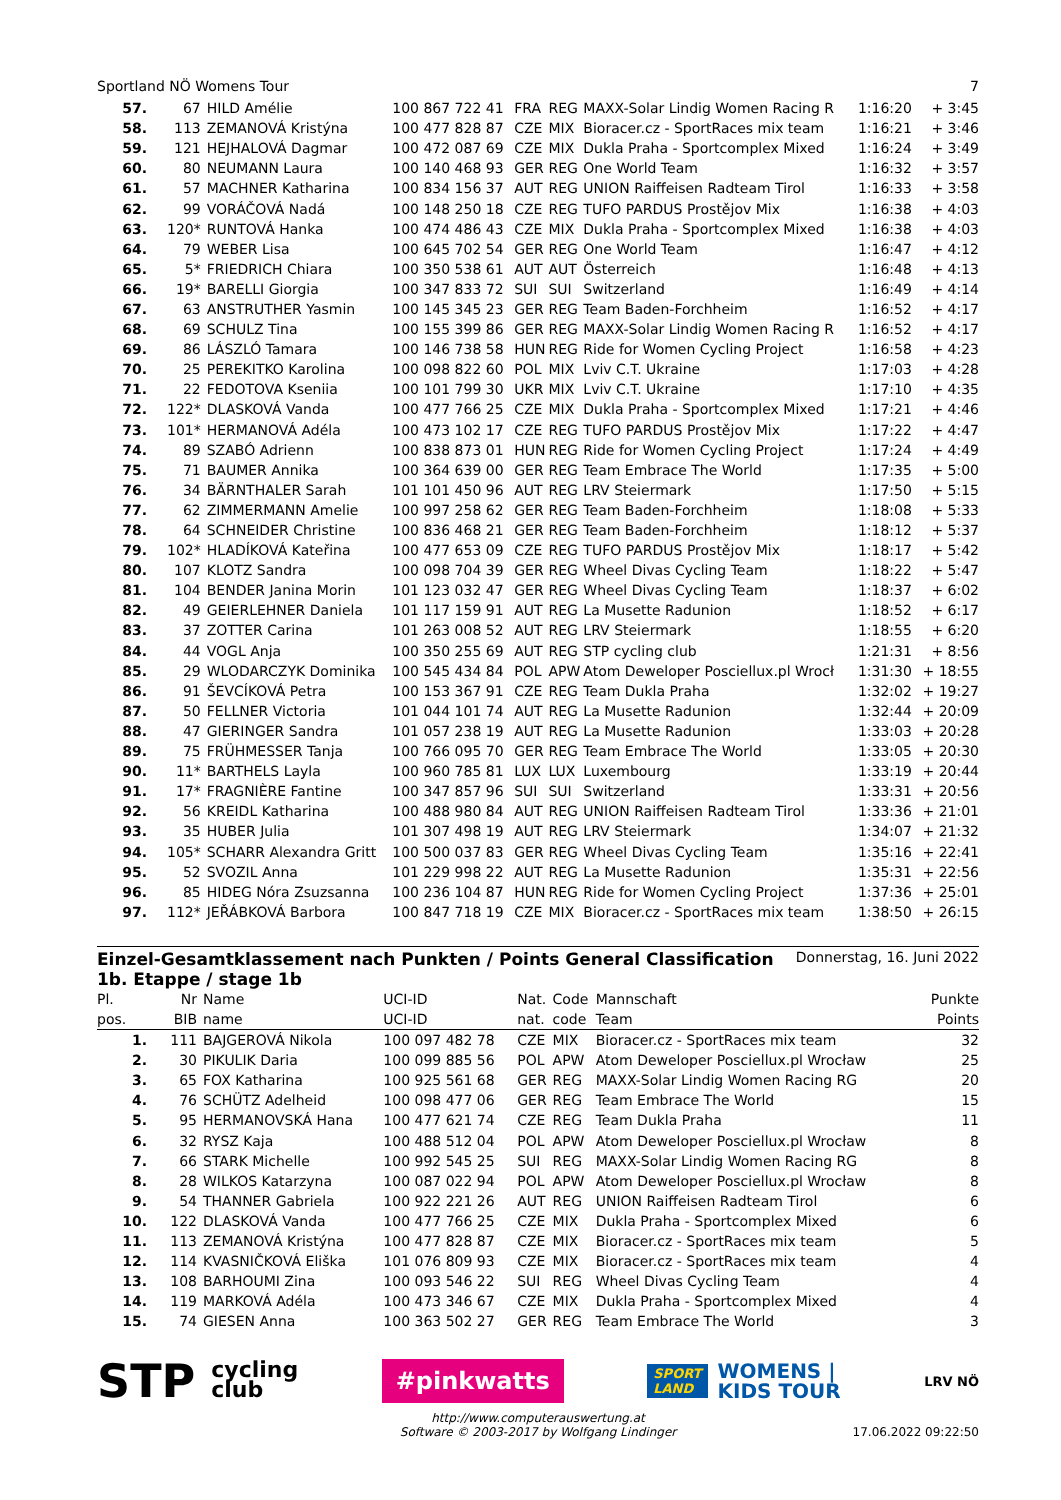Sportland NÖ Womens Tour 7
| 57. | 67 | HILD Amélie | 100 867 722 41 | FRA | REG | MAXX-Solar Lindig Women Racing R | 1:16:20 | + 3:45 |
| 58. | 113 | ZEMANOVÁ Kristýna | 100 477 828 87 | CZE | MIX | Bioracer.cz - SportRaces mix team | 1:16:21 | + 3:46 |
| 59. | 121 | HEJHALOVÁ Dagmar | 100 472 087 69 | CZE | MIX | Dukla Praha - Sportcomplex Mixed | 1:16:24 | + 3:49 |
| 60. | 80 | NEUMANN Laura | 100 140 468 93 | GER | REG | One World Team | 1:16:32 | + 3:57 |
| 61. | 57 | MACHNER Katharina | 100 834 156 37 | AUT | REG | UNION Raiffeisen Radteam Tirol | 1:16:33 | + 3:58 |
| 62. | 99 | VORÁČOVÁ Nadá | 100 148 250 18 | CZE | REG | TUFO PARDUS Prostějov Mix | 1:16:38 | + 4:03 |
| 63. | 120* | RUNTOVÁ Hanka | 100 474 486 43 | CZE | MIX | Dukla Praha - Sportcomplex Mixed | 1:16:38 | + 4:03 |
| 64. | 79 | WEBER Lisa | 100 645 702 54 | GER | REG | One World Team | 1:16:47 | + 4:12 |
| 65. | 5* | FRIEDRICH Chiara | 100 350 538 61 | AUT | AUT | Österreich | 1:16:48 | + 4:13 |
| 66. | 19* | BARELLI Giorgia | 100 347 833 72 | SUI | SUI | Switzerland | 1:16:49 | + 4:14 |
| 67. | 63 | ANSTRUTHER Yasmin | 100 145 345 23 | GER | REG | Team Baden-Forchheim | 1:16:52 | + 4:17 |
| 68. | 69 | SCHULZ Tina | 100 155 399 86 | GER | REG | MAXX-Solar Lindig Women Racing R | 1:16:52 | + 4:17 |
| 69. | 86 | LÁSZLÓ Tamara | 100 146 738 58 | HUN | REG | Ride for Women Cycling Project | 1:16:58 | + 4:23 |
| 70. | 25 | PEREKITKO Karolina | 100 098 822 60 | POL | MIX | Lviv C.T. Ukraine | 1:17:03 | + 4:28 |
| 71. | 22 | FEDOTOVA Kseniia | 100 101 799 30 | UKR | MIX | Lviv C.T. Ukraine | 1:17:10 | + 4:35 |
| 72. | 122* | DLASKOVÁ Vanda | 100 477 766 25 | CZE | MIX | Dukla Praha - Sportcomplex Mixed | 1:17:21 | + 4:46 |
| 73. | 101* | HERMANOVÁ Adéla | 100 473 102 17 | CZE | REG | TUFO PARDUS Prostějov Mix | 1:17:22 | + 4:47 |
| 74. | 89 | SZABÓ Adrienn | 100 838 873 01 | HUN | REG | Ride for Women Cycling Project | 1:17:24 | + 4:49 |
| 75. | 71 | BAUMER Annika | 100 364 639 00 | GER | REG | Team Embrace The World | 1:17:35 | + 5:00 |
| 76. | 34 | BÄRNTHALER Sarah | 101 101 450 96 | AUT | REG | LRV Steiermark | 1:17:50 | + 5:15 |
| 77. | 62 | ZIMMERMANN Amelie | 100 997 258 62 | GER | REG | Team Baden-Forchheim | 1:18:08 | + 5:33 |
| 78. | 64 | SCHNEIDER Christine | 100 836 468 21 | GER | REG | Team Baden-Forchheim | 1:18:12 | + 5:37 |
| 79. | 102* | HLADÍKOVÁ Kateřina | 100 477 653 09 | CZE | REG | TUFO PARDUS Prostějov Mix | 1:18:17 | + 5:42 |
| 80. | 107 | KLOTZ Sandra | 100 098 704 39 | GER | REG | Wheel Divas Cycling Team | 1:18:22 | + 5:47 |
| 81. | 104 | BENDER Janina Morin | 101 123 032 47 | GER | REG | Wheel Divas Cycling Team | 1:18:37 | + 6:02 |
| 82. | 49 | GEIERLEHNER Daniela | 101 117 159 91 | AUT | REG | La Musette Radunion | 1:18:52 | + 6:17 |
| 83. | 37 | ZOTTER Carina | 101 263 008 52 | AUT | REG | LRV Steiermark | 1:18:55 | + 6:20 |
| 84. | 44 | VOGL Anja | 100 350 255 69 | AUT | REG | STP cycling club | 1:21:31 | + 8:56 |
| 85. | 29 | WLODARCZYK Dominika | 100 545 434 84 | POL | APW | Atom Deweloper Posciellux.pl Wrocł | 1:31:30 | + 18:55 |
| 86. | 91 | ŠEVCÍKOVÁ Petra | 100 153 367 91 | CZE | REG | Team Dukla Praha | 1:32:02 | + 19:27 |
| 87. | 50 | FELLNER Victoria | 101 044 101 74 | AUT | REG | La Musette Radunion | 1:32:44 | + 20:09 |
| 88. | 47 | GIERINGER Sandra | 101 057 238 19 | AUT | REG | La Musette Radunion | 1:33:03 | + 20:28 |
| 89. | 75 | FRÜHMESSER Tanja | 100 766 095 70 | GER | REG | Team Embrace The World | 1:33:05 | + 20:30 |
| 90. | 11* | BARTHELS Layla | 100 960 785 81 | LUX | LUX | Luxembourg | 1:33:19 | + 20:44 |
| 91. | 17* | FRAGNIÈRE Fantine | 100 347 857 96 | SUI | SUI | Switzerland | 1:33:31 | + 20:56 |
| 92. | 56 | KREIDL Katharina | 100 488 980 84 | AUT | REG | UNION Raiffeisen Radteam Tirol | 1:33:36 | + 21:01 |
| 93. | 35 | HUBER Julia | 101 307 498 19 | AUT | REG | LRV Steiermark | 1:34:07 | + 21:32 |
| 94. | 105* | SCHARR Alexandra Gritt | 100 500 037 83 | GER | REG | Wheel Divas Cycling Team | 1:35:16 | + 22:41 |
| 95. | 52 | SVOZIL Anna | 101 229 998 22 | AUT | REG | La Musette Radunion | 1:35:31 | + 22:56 |
| 96. | 85 | HIDEG Nóra Zsuzsanna | 100 236 104 87 | HUN | REG | Ride for Women Cycling Project | 1:37:36 | + 25:01 |
| 97. | 112* | JEŘÁBKOVÁ Barbora | 100 847 718 19 | CZE | MIX | Bioracer.cz - SportRaces mix team | 1:38:50 | + 26:15 |
Einzel-Gesamtklassement nach Punkten / Points General Classification
1b. Etappe / stage 1b
Donnerstag, 16. Juni 2022
| Pl. | Nr | Name | UCI-ID | Nat. | Code | Mannschaft | Punkte |
| pos. | BIB | name | UCI-ID | nat. | code | Team | Points |
| 1. | 111 | BAJGEROVÁ Nikola | 100 097 482 78 | CZE | MIX | Bioracer.cz - SportRaces mix team | 32 |
| 2. | 30 | PIKULIK Daria | 100 099 885 56 | POL | APW | Atom Deweloper Posciellux.pl Wrocław | 25 |
| 3. | 65 | FOX Katharina | 100 925 561 68 | GER | REG | MAXX-Solar Lindig Women Racing RG | 20 |
| 4. | 76 | SCHÜTZ Adelheid | 100 098 477 06 | GER | REG | Team Embrace The World | 15 |
| 5. | 95 | HERMANOVSKÁ Hana | 100 477 621 74 | CZE | REG | Team Dukla Praha | 11 |
| 6. | 32 | RYSZ Kaja | 100 488 512 04 | POL | APW | Atom Deweloper Posciellux.pl Wrocław | 8 |
| 7. | 66 | STARK Michelle | 100 992 545 25 | SUI | REG | MAXX-Solar Lindig Women Racing RG | 8 |
| 8. | 28 | WILKOS Katarzyna | 100 087 022 94 | POL | APW | Atom Deweloper Posciellux.pl Wrocław | 8 |
| 9. | 54 | THANNER Gabriela | 100 922 221 26 | AUT | REG | UNION Raiffeisen Radteam Tirol | 6 |
| 10. | 122 | DLASKOVÁ Vanda | 100 477 766 25 | CZE | MIX | Dukla Praha - Sportcomplex Mixed | 6 |
| 11. | 113 | ZEMANOVÁ Kristýna | 100 477 828 87 | CZE | MIX | Bioracer.cz - SportRaces mix team | 5 |
| 12. | 114 | KVASNIČKOVÁ Eliška | 101 076 809 93 | CZE | MIX | Bioracer.cz - SportRaces mix team | 4 |
| 13. | 108 | BARHOUMI Zina | 100 093 546 22 | SUI | REG | Wheel Divas Cycling Team | 4 |
| 14. | 119 | MARKOVÁ Adéla | 100 473 346 67 | CZE | MIX | Dukla Praha - Sportcomplex Mixed | 4 |
| 15. | 74 | GIESEN Anna | 100 363 502 27 | GER | REG | Team Embrace The World | 3 |
STP cycling
club
#pinkwatts
SPORT
LAND
WOMENS |
KIDS TOUR
LRV NÖ
http://www.computerauswertung.at
Software © 2003-2017 by Wolfgang Lindinger
17.06.2022 09:22:50